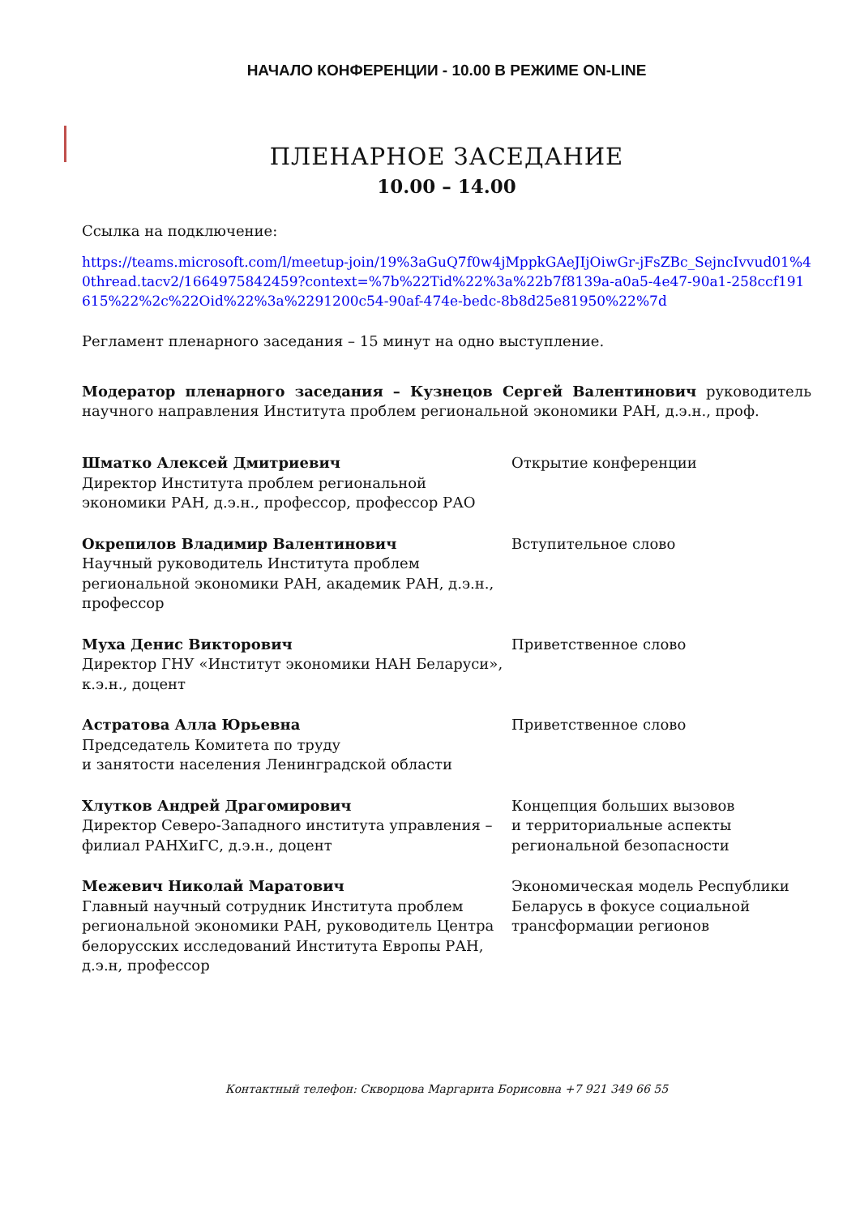НАЧАЛО КОНФЕРЕНЦИИ - 10.00 В РЕЖИМЕ ON-LINE
ПЛЕНАРНОЕ ЗАСЕДАНИЕ
10.00 – 14.00
Ссылка на подключение:
https://teams.microsoft.com/l/meetup-join/19%3aGuQ7f0w4jMppkGAeJIjOiwGr-jFsZBc_SejncIvvud01%40thread.tacv2/1664975842459?context=%7b%22Tid%22%3a%22b7f8139a-a0a5-4e47-90a1-258ccf191615%22%2c%22Oid%22%3a%2291200c54-90af-474e-bedc-8b8d25e81950%22%7d
Регламент пленарного заседания – 15 минут на одно выступление.
Модератор пленарного заседания – Кузнецов Сергей Валентинович руководитель научного направления Института проблем региональной экономики РАН, д.э.н., проф.
| Шматко Алексей Дмитриевич Директор Института проблем региональной экономики РАН, д.э.н., профессор, профессор РАО | Открытие конференции |
| Окрепилов Владимир Валентинович Научный руководитель Института проблем региональной экономики РАН, академик РАН, д.э.н., профессор | Вступительное слово |
| Муха Денис Викторович Директор ГНУ «Институт экономики НАН Беларуси», к.э.н., доцент | Приветственное слово |
| Астратова Алла Юрьевна Председатель Комитета по труду и занятости населения Ленинградской области | Приветственное слово |
| Хлутков Андрей Драгомирович Директор Северо-Западного института управления – филиал РАНХиГС, д.э.н., доцент | Концепция больших вызовов и территориальные аспекты региональной безопасности |
| Межевич Николай Маратович Главный научный сотрудник Института проблем региональной экономики РАН, руководитель Центра белорусских исследований Института Европы РАН, д.э.н, профессор | Экономическая модель Республики Беларусь в фокусе социальной трансформации регионов |
Контактный телефон: Скворцова Маргарита Борисовна +7 921 349 66 55